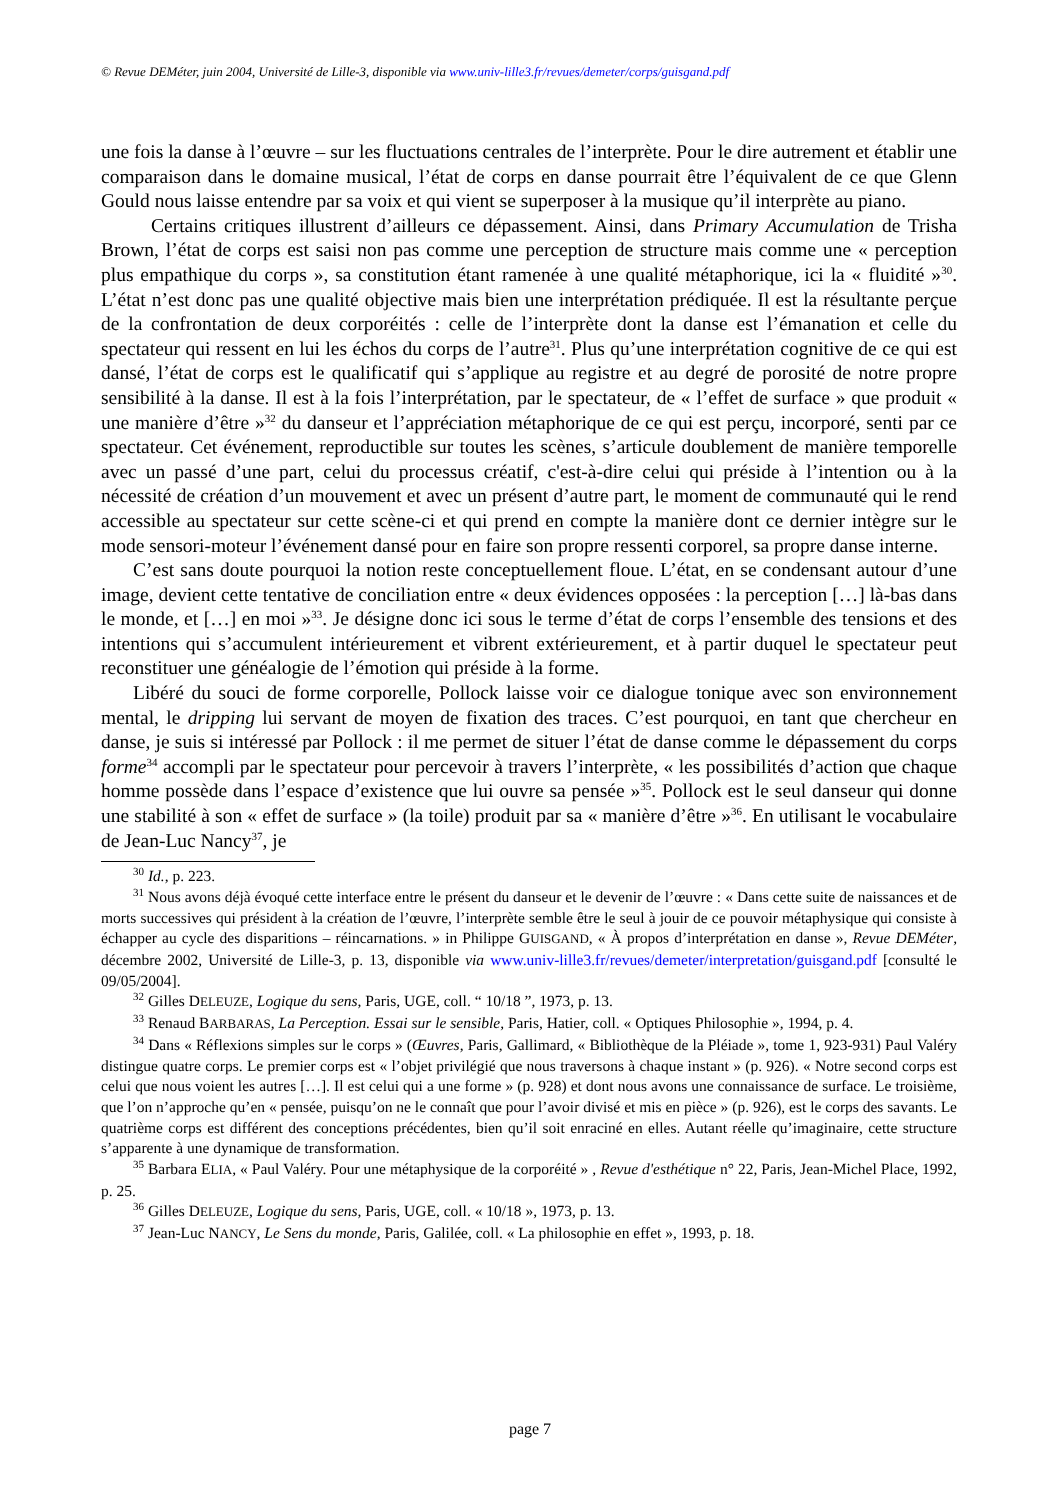© Revue DEMéter, juin 2004, Université de Lille-3, disponible via www.univ-lille3.fr/revues/demeter/corps/guisgand.pdf
une fois la danse à l’œuvre – sur les fluctuations centrales de l’interprète. Pour le dire autrement et établir une comparaison dans le domaine musical, l’état de corps en danse pourrait être l’équivalent de ce que Glenn Gould nous laisse entendre par sa voix et qui vient se superposer à la musique qu’il interprète au piano.
Certains critiques illustrent d’ailleurs ce dépassement. Ainsi, dans Primary Accumulation de Trisha Brown, l’état de corps est saisi non pas comme une perception de structure mais comme une « perception plus empathique du corps », sa constitution étant ramenée à une qualité métaphorique, ici la « fluidité »<sup>30</sup>. L’état n’est donc pas une qualité objective mais bien une interprétation prédiquée. Il est la résultante perçue de la confrontation de deux corporéités : celle de l’interprète dont la danse est l’émanation et celle du spectateur qui ressent en lui les échos du corps de l’autre<sup>31</sup>. Plus qu’une interprétation cognitive de ce qui est dansé, l’état de corps est le qualificatif qui s’applique au registre et au degré de porosité de notre propre sensibilité à la danse. Il est à la fois l’interprétation, par le spectateur, de « l’effet de surface » que produit « une manière d’être »<sup>32</sup> du danseur et l’appréciation métaphorique de ce qui est perçu, incorporé, senti par ce spectateur. Cet événement, reproductible sur toutes les scènes, s’articule doublement de manière temporelle avec un passé d’une part, celui du processus créatif, c'est-à-dire celui qui préside à l’intention ou à la nécessité de création d’un mouvement et avec un présent d’autre part, le moment de communauté qui le rend accessible au spectateur sur cette scène-ci et qui prend en compte la manière dont ce dernier intègre sur le mode sensori-moteur l’événement dansé pour en faire son propre ressenti corporel, sa propre danse interne.
C’est sans doute pourquoi la notion reste conceptuellement floue. L’état, en se condensant autour d’une image, devient cette tentative de conciliation entre « deux évidences opposées : la perception […] là-bas dans le monde, et […] en moi »<sup>33</sup>. Je désigne donc ici sous le terme d’état de corps l’ensemble des tensions et des intentions qui s’accumulent intérieurement et vibrent extérieurement, et à partir duquel le spectateur peut reconstituer une généalogie de l’émotion qui préside à la forme.
Libéré du souci de forme corporelle, Pollock laisse voir ce dialogue tonique avec son environnement mental, le dripping lui servant de moyen de fixation des traces. C’est pourquoi, en tant que chercheur en danse, je suis si intéressé par Pollock : il me permet de situer l’état de danse comme le dépassement du corps forme<sup>34</sup> accompli par le spectateur pour percevoir à travers l’interprète, « les possibilités d’action que chaque homme possède dans l’espace d’existence que lui ouvre sa pensée »<sup>35</sup>. Pollock est le seul danseur qui donne une stabilité à son « effet de surface » (la toile) produit par sa « manière d’être »<sup>36</sup>. En utilisant le vocabulaire de Jean-Luc Nancy<sup>37</sup>, je
<sup>30</sup> Id., p. 223.
<sup>31</sup> Nous avons déjà évoqué cette interface entre le présent du danseur et le devenir de l’œuvre : « Dans cette suite de naissances et de morts successives qui président à la création de l’œuvre, l’interprète semble être le seul à jouir de ce pouvoir métaphysique qui consiste à échapper au cycle des disparitions – réincarnations. » in Philippe GUISGAND, « À propos d’interprétation en danse », Revue DEMéter, décembre 2002, Université de Lille-3, p. 13, disponible via www.univ-lille3.fr/revues/demeter/interpretation/guisgand.pdf [consulté le 09/05/2004].
<sup>32</sup> Gilles DELEUZE, Logique du sens, Paris, UGE, coll. “ 10/18 ”, 1973, p. 13.
<sup>33</sup> Renaud BARBARAS, La Perception. Essai sur le sensible, Paris, Hatier, coll. « Optiques Philosophie », 1994, p. 4.
<sup>34</sup> Dans « Réflexions simples sur le corps » (Œuvres, Paris, Gallimard, « Bibliothèque de la Pléiade », tome 1, 923-931) Paul Valéry distingue quatre corps. Le premier corps est « l’objet privilégié que nous traversons à chaque instant » (p. 926). « Notre second corps est celui que nous voient les autres […]. Il est celui qui a une forme » (p. 928) et dont nous avons une connaissance de surface. Le troisième, que l’on n’approche qu’en « pensée, puisqu’on ne le connaît que pour l’avoir divisé et mis en pièce » (p. 926), est le corps des savants. Le quatrième corps est différent des conceptions précédentes, bien qu’il soit enraciné en elles. Autant réelle qu’imaginaire, cette structure s’apparente à une dynamique de transformation.
<sup>35</sup> Barbara ELIA, « Paul Valéry. Pour une métaphysique de la corporéité » , Revue d'esthétique n° 22, Paris, Jean-Michel Place, 1992, p. 25.
<sup>36</sup> Gilles DELEUZE, Logique du sens, Paris, UGE, coll. « 10/18 », 1973, p. 13.
<sup>37</sup> Jean-Luc NANCY, Le Sens du monde, Paris, Galilée, coll. « La philosophie en effet », 1993, p. 18.
page 7